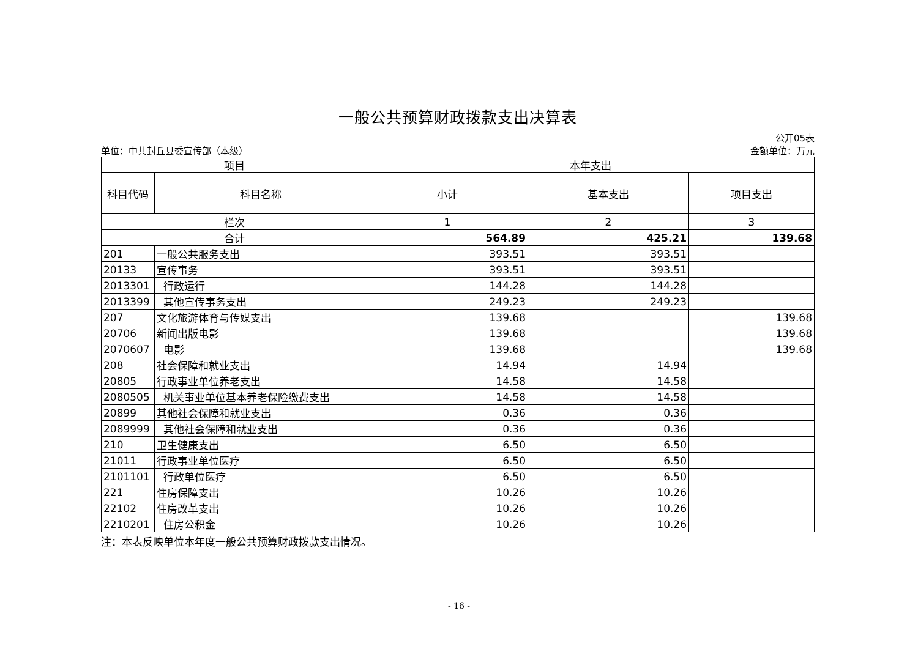一般公共预算财政拨款支出决算表
单位：中共封丘县委宣传部（本级）
公开05表
金额单位：万元
| 项目 | | 本年支出 | | |
| --- | --- | --- | --- | --- |
| 科目代码 | 科目名称 | 小计 | 基本支出 | 项目支出 |
| 栏次 | | 1 | 2 | 3 |
| 合计 | | 564.89 | 425.21 | 139.68 |
| 201 | 一般公共服务支出 | 393.51 | 393.51 | |
| 20133 | 宣传事务 | 393.51 | 393.51 | |
| 2013301 | 行政运行 | 144.28 | 144.28 | |
| 2013399 | 其他宣传事务支出 | 249.23 | 249.23 | |
| 207 | 文化旅游体育与传媒支出 | 139.68 | | 139.68 |
| 20706 | 新闻出版电影 | 139.68 | | 139.68 |
| 2070607 | 电影 | 139.68 | | 139.68 |
| 208 | 社会保障和就业支出 | 14.94 | 14.94 | |
| 20805 | 行政事业单位养老支出 | 14.58 | 14.58 | |
| 2080505 | 机关事业单位基本养老保险缴费支出 | 14.58 | 14.58 | |
| 20899 | 其他社会保障和就业支出 | 0.36 | 0.36 | |
| 2089999 | 其他社会保障和就业支出 | 0.36 | 0.36 | |
| 210 | 卫生健康支出 | 6.50 | 6.50 | |
| 21011 | 行政事业单位医疗 | 6.50 | 6.50 | |
| 2101101 | 行政单位医疗 | 6.50 | 6.50 | |
| 221 | 住房保障支出 | 10.26 | 10.26 | |
| 22102 | 住房改革支出 | 10.26 | 10.26 | |
| 2210201 | 住房公积金 | 10.26 | 10.26 | |
注：本表反映单位本年度一般公共预算财政拨款支出情况。
- 16 -